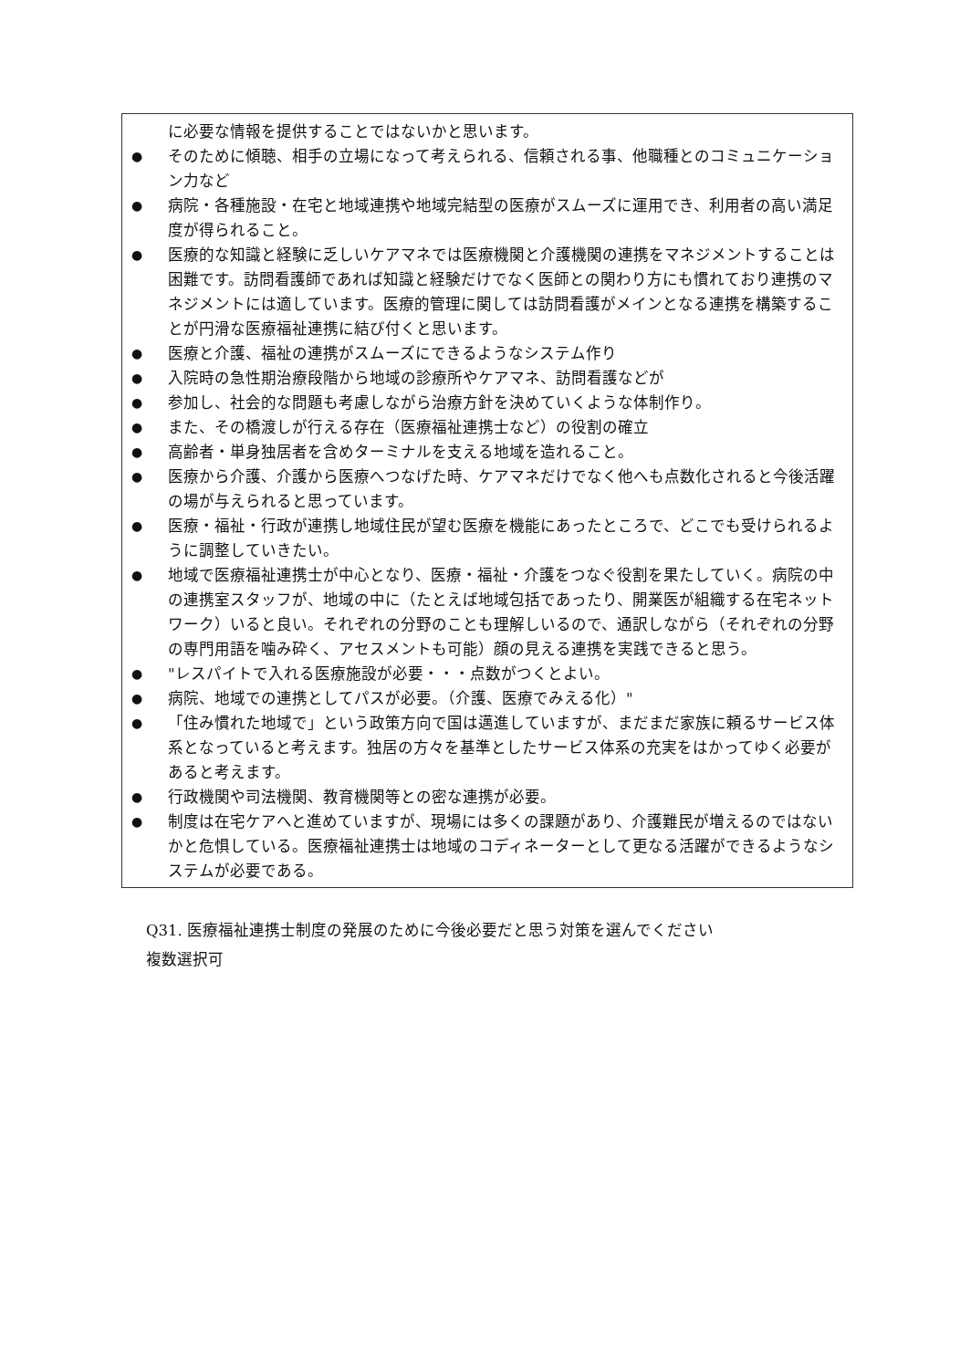に必要な情報を提供することではないかと思います。
● そのために傾聴、相手の立場になって考えられる、信頼される事、他職種とのコミュニケーション力など
● 病院・各種施設・在宅と地域連携や地域完結型の医療がスムーズに運用でき、利用者の高い満足度が得られること。
● 医療的な知識と経験に乏しいケアマネでは医療機関と介護機関の連携をマネジメントすることは困難です。訪問看護師であれば知識と経験だけでなく医師との関わり方にも慣れており連携のマネジメントには適しています。医療的管理に関しては訪問看護がメインとなる連携を構築することが円滑な医療福祉連携に結び付くと思います。
● 医療と介護、福祉の連携がスムーズにできるようなシステム作り
● 入院時の急性期治療段階から地域の診療所やケアマネ、訪問看護などが
● 参加し、社会的な問題も考慮しながら治療方針を決めていくような体制作り。
● また、その橋渡しが行える存在（医療福祉連携士など）の役割の確立
● 高齢者・単身独居者を含めターミナルを支える地域を造れること。
● 医療から介護、介護から医療へつなげた時、ケアマネだけでなく他へも点数化されると今後活躍の場が与えられると思っています。
● 医療・福祉・行政が連携し地域住民が望む医療を機能にあったところで、どこでも受けられるように調整していきたい。
● 地域で医療福祉連携士が中心となり、医療・福祉・介護をつなぐ役割を果たしていく。病院の中の連携室スタッフが、地域の中に（たとえば地域包括であったり、開業医が組織する在宅ネットワーク）いると良い。それぞれの分野のことも理解しいるので、通訳しながら（それぞれの分野の専門用語を噛み砕く、アセスメントも可能）顔の見える連携を実践できると思う。
● "レスパイトで入れる医療施設が必要・・・点数がつくとよい。
● 病院、地域での連携としてパスが必要。（介護、医療でみえる化）"
● 「住み慣れた地域で」という政策方向で国は邁進していますが、まだまだ家族に頼るサービス体系となっていると考えます。独居の方々を基準としたサービス体系の充実をはかってゆく必要があると考えます。
● 行政機関や司法機関、教育機関等との密な連携が必要。
● 制度は在宅ケアへと進めていますが、現場には多くの課題があり、介護難民が増えるのではないかと危惧している。医療福祉連携士は地域のコディネーターとして更なる活躍ができるようなシステムが必要である。
Q31. 医療福祉連携士制度の発展のために今後必要だと思う対策を選んでください
複数選択可